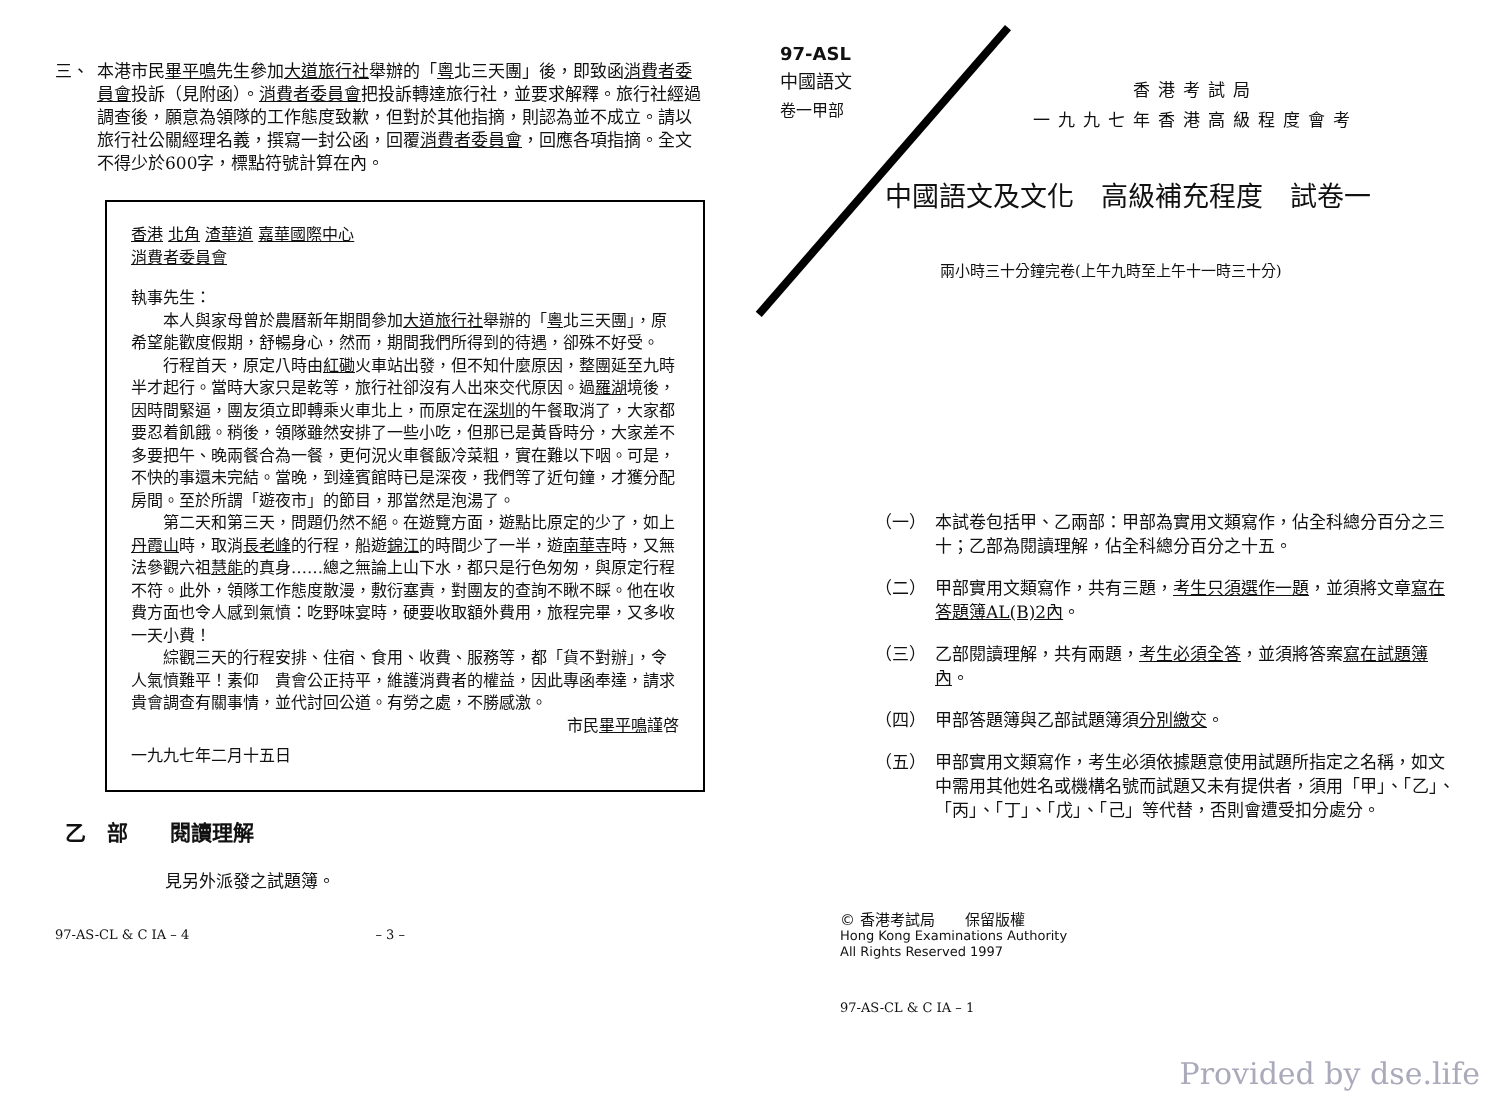三、 本港市民畢平鳴先生參加大道旅行社舉辦的「粵北三天團」後，即致函消費者委員會投訴（見附函）。消費者委員會把投訴轉達旅行社，並要求解釋。旅行社經過調查後，願意為領隊的工作態度致歉，但對於其他指摘，則認為並不成立。請以旅行社公關經理名義，撰寫一封公函，回覆消費者委員會，回應各項指摘。全文不得少於600字，標點符號計算在內。
香港 北角 渣華道 嘉華國際中心
消費者委員會
執事先生：
本人與家母曾於農曆新年期間參加大道旅行社舉辦的「粵北三天團」，原希望能歡度假期，舒暢身心，然而，期間我們所得到的待遇，卻殊不好受。
行程首天，原定八時由紅磡火車站出發，但不知什麼原因，整團延至九時半才起行。當時大家只是乾等，旅行社卻沒有人出來交代原因。過羅湖境後，因時間緊逼，團友須立即轉乘火車北上，而原定在深圳的午餐取消了，大家都要忍着飢餓。稍後，領隊雖然安排了一些小吃，但那已是黃昏時分，大家差不多要把午、晚兩餐合為一餐，更何況火車餐飯冷菜粗，實在難以下咽。可是，不快的事還未完結。當晚，到達賓館時已是深夜，我們等了近句鐘，才獲分配房間。至於所謂「遊夜市」的節目，那當然是泡湯了。
第二天和第三天，問題仍然不絕。在遊覽方面，遊點比原定的少了，如上丹霞山時，取消長老峰的行程，船遊錦江的時間少了一半，遊南華寺時，又無法參觀六祖慧能的真身……總之無論上山下水，都只是行色匆匆，與原定行程不符。此外，領隊工作態度散漫，敷衍塞責，對團友的查詢不瞅不睬。他在收費方面也令人感到氣憤：吃野味宴時，硬要收取額外費用，旅程完畢，又多收一天小費！
綜觀三天的行程安排、住宿、食用、收費、服務等，都「貨不對辦」，令人氣憤難平！素仰　貴會公正持平，維護消費者的權益，因此專函奉達，請求 貴會調查有關事情，並代討回公道。有勞之處，不勝感激。
市民畢平鳴謹啓
一九九七年二月十五日
乙　部　　閱讀理解
見另外派發之試題簿。
97-AS-CL & C IA – 4 – 3 –
97-ASL
中國語文
卷一甲部
香港考試局
一九九七年香港高級程度會考
中國語文及文化　高級補充程度　試卷一
兩小時三十分鐘完卷(上午九時至上午十一時三十分)
（一） 本試卷包括甲、乙兩部：甲部為實用文類寫作，佔全科總分百分之三十；乙部為閱讀理解，佔全科總分百分之十五。
（二） 甲部實用文類寫作，共有三題，考生只須選作一題，並須將文章寫在答題簿AL(B)2內。
（三） 乙部閱讀理解，共有兩題，考生必須全答，並須將答案寫在試題簿內。
（四） 甲部答題簿與乙部試題簿須分別繳交。
（五） 甲部實用文類寫作，考生必須依據題意使用試題所指定之名稱，如文中需用其他姓名或機構名號而試題又未有提供者，須用「甲」、「乙」、「丙」、「丁」、「戊」、「己」等代替，否則會遭受扣分處分。
© 香港考試局　　保留版權
Hong Kong Examinations Authority
All Rights Reserved 1997
97-AS-CL & C IA – 1
Provided by dse.life